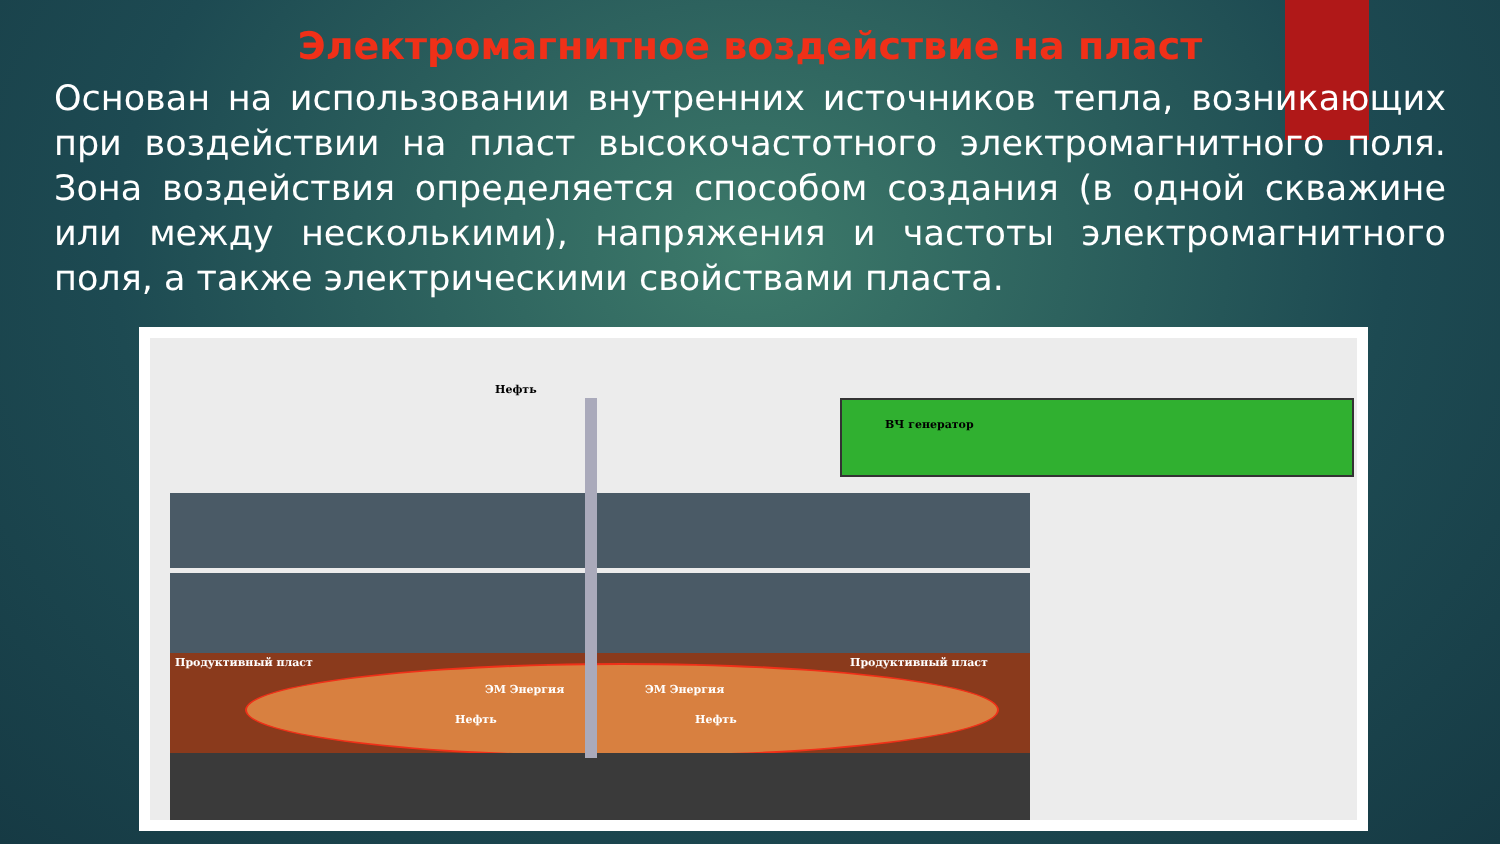Электромагнитное воздействие на пласт
Основан на использовании внутренних источников тепла, возникающих при воздействии на пласт высокочастотного электромагнитного поля. Зона воздействия определяется способом создания (в одной скважине или между несколькими), напряжения и частоты электромагнитного поля, а также электрическими свойствами пласта.
Нефть
ВЧ генератор
Продуктивный пласт Продуктивный пласт
ЭМ Энергия ЭМ Энергия
Нефть Нефть